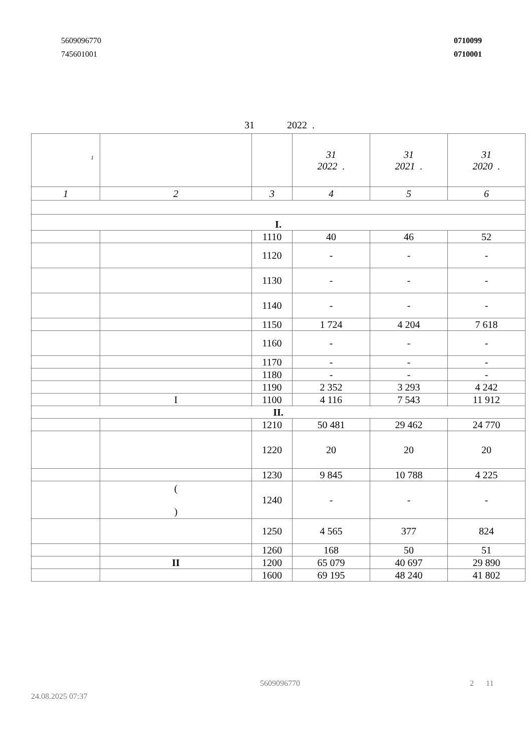5609096770
745601001
0710099
0710001
31 2022 .
| <sup>1</sup> | | | 31 2022 . | 31 2021 . | 31 2020 . |
| --- | --- | --- | --- | --- | --- |
| 1 | 2 | 3 | 4 | 5 | 6 |
| I. | | | | | |
| | | 1110 | 40 | 46 | 52 |
| | | 1120 | - | - | - |
| | | 1130 | - | - | - |
| | | 1140 | - | - | - |
| | | 1150 | 1 724 | 4 204 | 7 618 |
| | | 1160 | - | - | - |
| | | 1170 | - | - | - |
| | | 1180 | - | - | - |
| | | 1190 | 2 352 | 3 293 | 4 242 |
| | I | 1100 | 4 116 | 7 543 | 11 912 |
| II. | | | | | |
| | | 1210 | 50 481 | 29 462 | 24 770 |
| | | 1220 | 20 | 20 | 20 |
| | | 1230 | 9 845 | 10 788 | 4 225 |
| | ( ) | 1240 | - | - | - |
| | | 1250 | 4 565 | 377 | 824 |
| | | 1260 | 168 | 50 | 51 |
| | II | 1200 | 65 079 | 40 697 | 29 890 |
| | | 1600 | 69 195 | 48 240 | 41 802 |
5609096770 2 11
24.08.2025 07:37